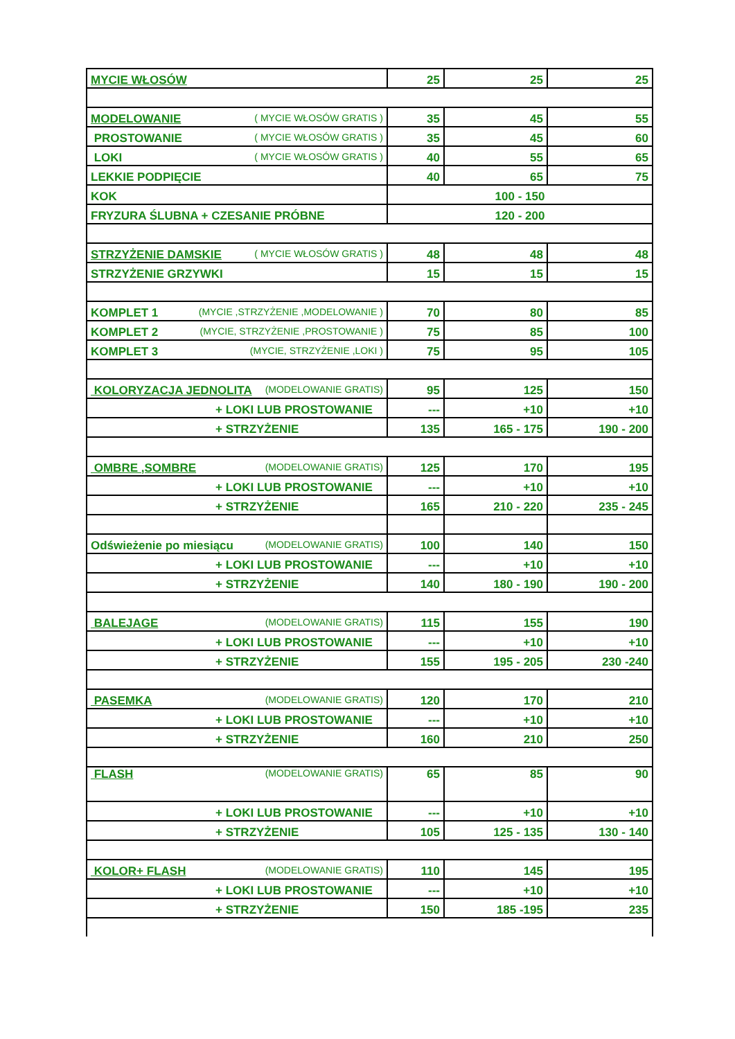| MYCIE WŁOSÓW | 25 | 25 | 25 |
| MODELOWANIE ( MYCIE WŁOSÓW GRATIS ) | 35 | 45 | 55 |
| PROSTOWANIE ( MYCIE WŁOSÓW GRATIS ) | 35 | 45 | 60 |
| LOKI ( MYCIE WŁOSÓW GRATIS ) | 40 | 55 | 65 |
| LEKKIE PODPIĘCIE | 40 | 65 | 75 |
| KOK | 100 - 150 | | |
| FRYZURA ŚLUBNA + CZESANIE PRÓBNE | 120 - 200 | | |
| STRZYŻENIE DAMSKIE ( MYCIE WŁOSÓW GRATIS ) | 48 | 48 | 48 |
| STRZYŻENIE GRZYWKI | 15 | 15 | 15 |
| KOMPLET 1 (MYCIE ,STRZYŻENIE ,MODELOWANIE ) | 70 | 80 | 85 |
| KOMPLET 2 (MYCIE, STRZYŻENIE ,PROSTOWANIE ) | 75 | 85 | 100 |
| KOMPLET 3 (MYCIE, STRZYŻENIE ,LOKI ) | 75 | 95 | 105 |
| KOLORYZACJA JEDNOLITA (MODELOWANIE GRATIS) | 95 | 125 | 150 |
| + LOKI LUB PROSTOWANIE | --- | +10 | +10 |
| + STRZYŻENIE | 135 | 165 - 175 | 190 - 200 |
| OMBRE ,SOMBRE (MODELOWANIE GRATIS) | 125 | 170 | 195 |
| + LOKI LUB PROSTOWANIE | --- | +10 | +10 |
| + STRZYŻENIE | 165 | 210 - 220 | 235 - 245 |
| Odświeżenie po miesiącu (MODELOWANIE GRATIS) | 100 | 140 | 150 |
| + LOKI LUB PROSTOWANIE | --- | +10 | +10 |
| + STRZYŻENIE | 140 | 180 - 190 | 190 - 200 |
| BALEJAGE (MODELOWANIE GRATIS) | 115 | 155 | 190 |
| + LOKI LUB PROSTOWANIE | --- | +10 | +10 |
| + STRZYŻENIE | 155 | 195 - 205 | 230 -240 |
| PASEMKA (MODELOWANIE GRATIS) | 120 | 170 | 210 |
| + LOKI LUB PROSTOWANIE | --- | +10 | +10 |
| + STRZYŻENIE | 160 | 210 | 250 |
| FLASH (MODELOWANIE GRATIS) | 65 | 85 | 90 |
| + LOKI LUB PROSTOWANIE | --- | +10 | +10 |
| + STRZYŻENIE | 105 | 125 - 135 | 130 - 140 |
| KOLOR+ FLASH (MODELOWANIE GRATIS) | 110 | 145 | 195 |
| + LOKI LUB PROSTOWANIE | --- | +10 | +10 |
| + STRZYŻENIE | 150 | 185 -195 | 235 |